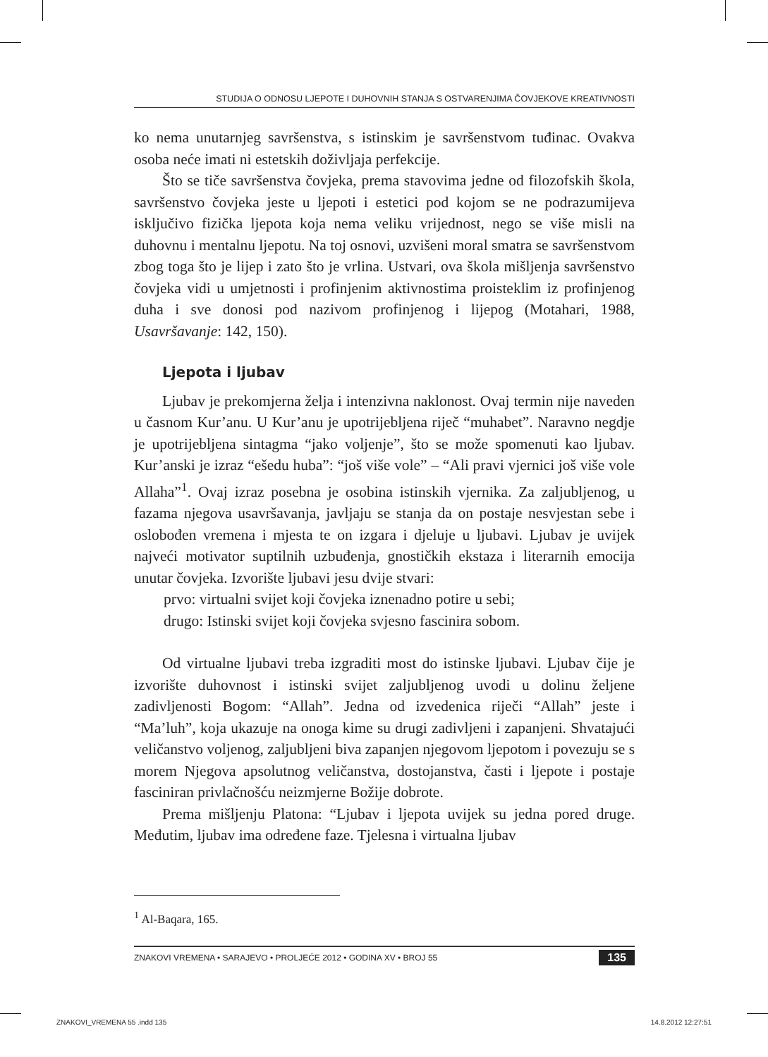STUDIJA O ODNOSU LJEPOTE I DUHOVNIH STANJA S OSTVARENJIMA ČOVJEKOVE KREATIVNOSTI
ko nema unutarnjeg savršenstva, s istinskim je savršenstvom tuđinac. Ovakva osoba neće imati ni estetskih doživljaja perfekcije.
Što se tiče savršenstva čovjeka, prema stavovima jedne od filozofskih škola, savršenstvo čovjeka jeste u ljepoti i estetici pod kojom se ne podrazumijeva isključivo fizička ljepota koja nema veliku vrijednost, nego se više misli na duhovnu i mentalnu ljepotu. Na toj osnovi, uzvišeni moral smatra se savršenstvom zbog toga što je lijep i zato što je vrlina. Ustvari, ova škola mišljenja savršenstvo čovjeka vidi u umjetnosti i profinjenim aktivnostima proisteklim iz profinjenog duha i sve donosi pod nazivom profinjenog i lijepog (Motahari, 1988, Usavršavanje: 142, 150).
Ljepota i ljubav
Ljubav je prekomjerna želja i intenzivna naklonost. Ovaj termin nije naveden u časnom Kur’anu. U Kur’anu je upotrijebljena riječ “muhabet”. Naravno negdje je upotrijebljena sintagma “jako voljenje”, što se može spomenuti kao ljubav. Kur’anski je izraz “ešedu huba”: “još više vole” – “Ali pravi vjernici još više vole Allaha”<sup>1</sup>. Ovaj izraz posebna je osobina istinskih vjernika. Za zaljubljenog, u fazama njegova usavršavanja, javljaju se stanja da on postaje nesvjestan sebe i oslobođen vremena i mjesta te on izgara i djeluje u ljubavi. Ljubav je uvijek najveći motivator suptilnih uzbuđenja, gnostičkih ekstaza i literarnih emocija unutar čovjeka. Izvorište ljubavi jesu dvije stvari:
prvo: virtualni svijet koji čovjeka iznenadno potire u sebi;
drugo: Istinski svijet koji čovjeka svjesno fascinira sobom.
Od virtualne ljubavi treba izgraditi most do istinske ljubavi. Ljubav čije je izvorište duhovnost i istinski svijet zaljubljenog uvodi u dolinu željene zadivljenosti Bogom: “Allah”. Jedna od izvedenica riječi “Allah” jeste i “Ma’luh”, koja ukazuje na onoga kime su drugi zadivljeni i zapanjeni. Shvatajući veličanstvo voljenog, zaljubljeni biva zapanjen njegovom ljepotom i povezuju se s morem Njegova apsolutnog veličanstva, dostojanstva, časti i ljepote i postaje fasciniran privlačnošću neizmjerne Božije dobrote.
Prema mišljenju Platona: “Ljubav i ljepota uvijek su jedna pored druge. Međutim, ljubav ima određene faze. Tjelesna i virtualna ljubav
<sup>1</sup> Al-Baqara, 165.
ZNAKOVI VREMENA • SARAJEVO • PROLJEĆE 2012 • GODINA XV • BROJ 55 135
ZNAKOVI_VREMENA 55 .indd 135 14.8.2012 12:27:51